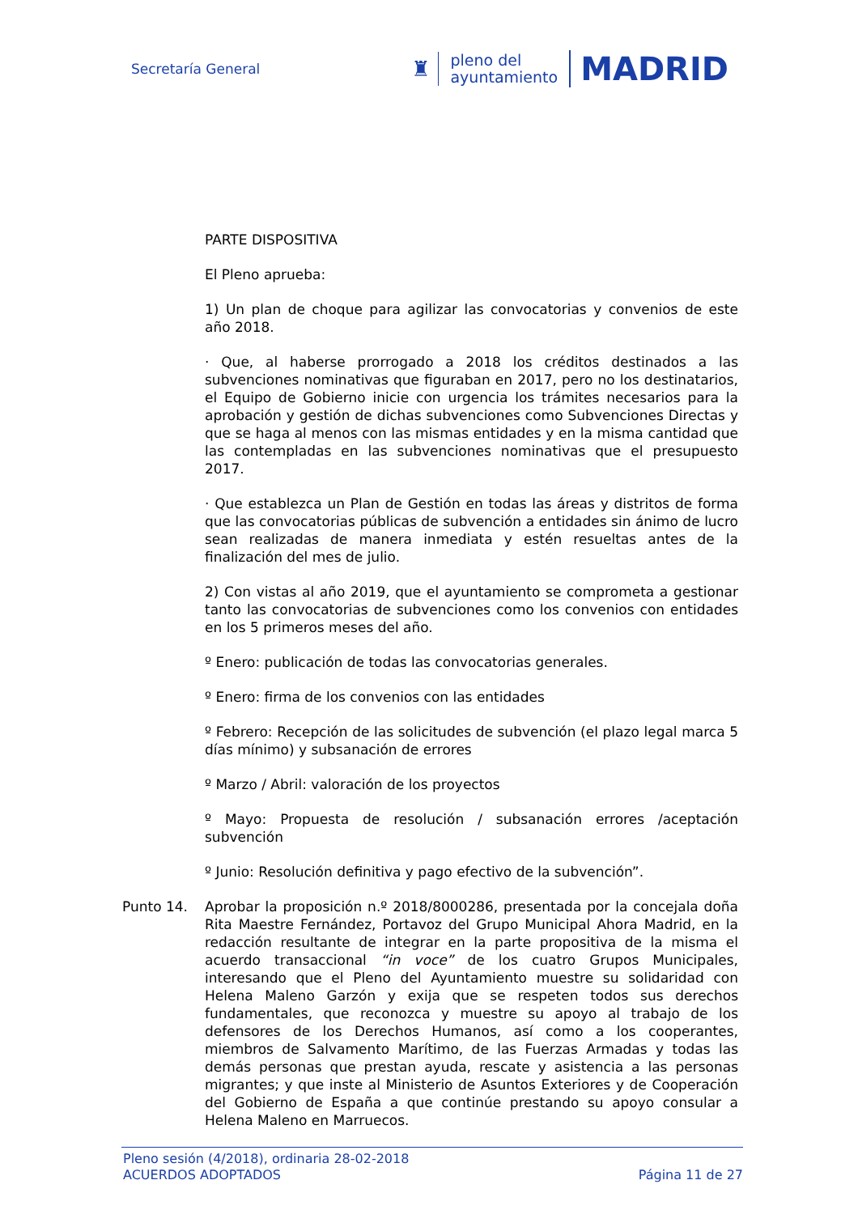Secretaría General
♜
pleno del
ayuntamiento
MADRID
PARTE DISPOSITIVA
El Pleno aprueba:
1) Un plan de choque para agilizar las convocatorias y convenios de este año 2018.
· Que, al haberse prorrogado a 2018 los créditos destinados a las subvenciones nominativas que figuraban en 2017, pero no los destinatarios, el Equipo de Gobierno inicie con urgencia los trámites necesarios para la aprobación y gestión de dichas subvenciones como Subvenciones Directas y que se haga al menos con las mismas entidades y en la misma cantidad que las contempladas en las subvenciones nominativas que el presupuesto 2017.
· Que establezca un Plan de Gestión en todas las áreas y distritos de forma que las convocatorias públicas de subvención a entidades sin ánimo de lucro sean realizadas de manera inmediata y estén resueltas antes de la finalización del mes de julio.
2) Con vistas al año 2019, que el ayuntamiento se comprometa a gestionar tanto las convocatorias de subvenciones como los convenios con entidades en los 5 primeros meses del año.
º Enero: publicación de todas las convocatorias generales.
º Enero: firma de los convenios con las entidades
º Febrero: Recepción de las solicitudes de subvención (el plazo legal marca 5 días mínimo) y subsanación de errores
º Marzo / Abril: valoración de los proyectos
º Mayo: Propuesta de resolución / subsanación errores /aceptación subvención
º Junio: Resolución definitiva y pago efectivo de la subvención”.
Punto 14. Aprobar la proposición n.º 2018/8000286, presentada por la concejala doña Rita Maestre Fernández, Portavoz del Grupo Municipal Ahora Madrid, en la redacción resultante de integrar en la parte propositiva de la misma el acuerdo transaccional “in voce” de los cuatro Grupos Municipales, interesando que el Pleno del Ayuntamiento muestre su solidaridad con Helena Maleno Garzón y exija que se respeten todos sus derechos fundamentales, que reconozca y muestre su apoyo al trabajo de los defensores de los Derechos Humanos, así como a los cooperantes, miembros de Salvamento Marítimo, de las Fuerzas Armadas y todas las demás personas que prestan ayuda, rescate y asistencia a las personas migrantes; y que inste al Ministerio de Asuntos Exteriores y de Cooperación del Gobierno de España a que continúe prestando su apoyo consular a Helena Maleno en Marruecos.
Pleno sesión (4/2018), ordinaria 28-02-2018
ACUERDOS ADOPTADOS Página 11 de 27